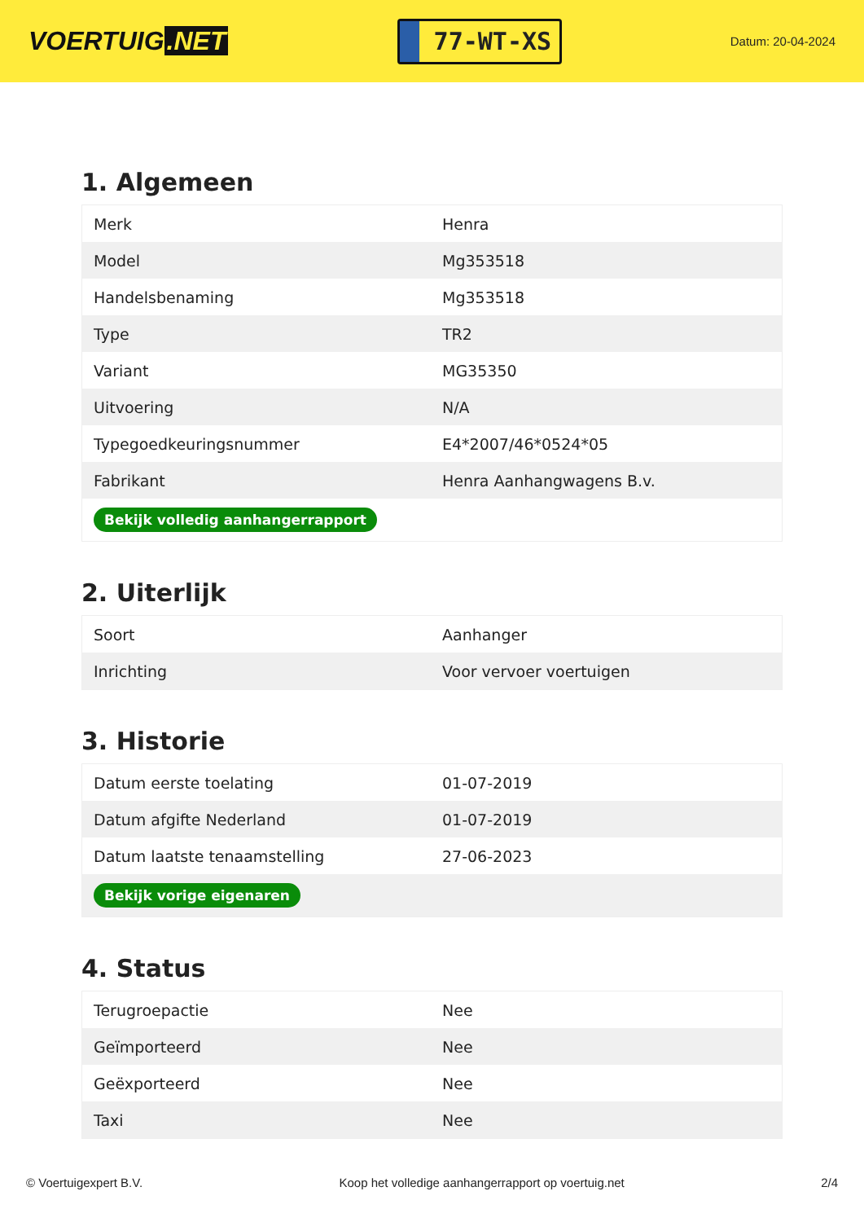VOERTUIG.NET
77-WT-XS
Datum: 20-04-2024
1. Algemeen
| Merk | Henra |
| Model | Mg353518 |
| Handelsbenaming | Mg353518 |
| Type | TR2 |
| Variant | MG35350 |
| Uitvoering | N/A |
| Typegoedkeuringsnummer | E4*2007/46*0524*05 |
| Fabrikant | Henra Aanhangwagens B.v. |
| Bekijk volledig aanhangerrapport | |
2. Uiterlijk
| Soort | Aanhanger |
| Inrichting | Voor vervoer voertuigen |
3. Historie
| Datum eerste toelating | 01-07-2019 |
| Datum afgifte Nederland | 01-07-2019 |
| Datum laatste tenaamstelling | 27-06-2023 |
| Bekijk vorige eigenaren | |
4. Status
| Terugroepactie | Nee |
| Geïmporteerd | Nee |
| Geëxporteerd | Nee |
| Taxi | Nee |
© Voertuigexpert B.V. Koop het volledige aanhangerrapport op voertuig.net 2/4